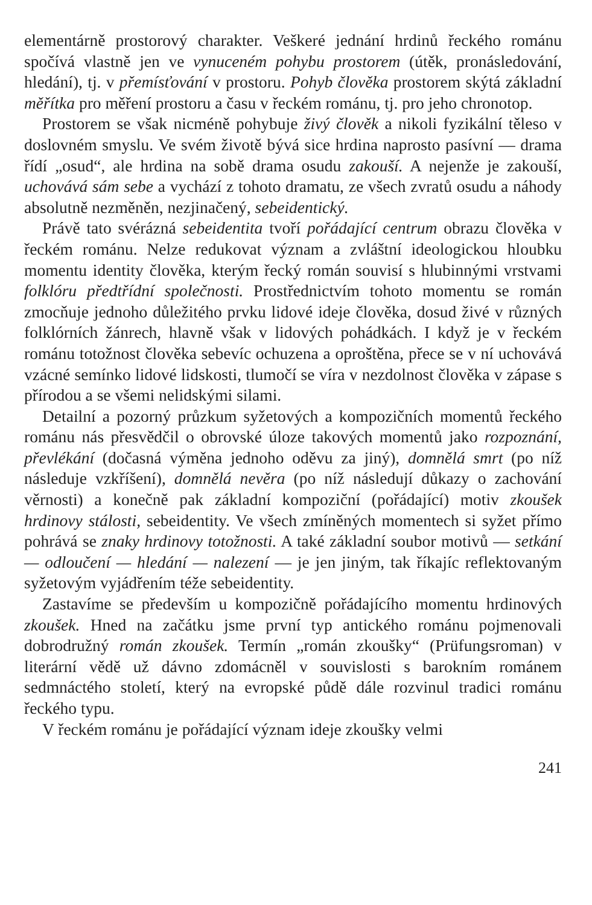elementárně prostorový charakter. Veškeré jednání hrdinů řeckého románu spočívá vlastně jen ve vynuceném pohybu prostorem (útěk, pronásledování, hledání), tj. v přemísťování v prostoru. Pohyb člověka prostorem skýtá základní měřítka pro měření prostoru a času v řeckém románu, tj. pro jeho chronotop.
Prostorem se však nicméně pohybuje živý člověk a nikoli fyzikální těleso v doslovném smyslu. Ve svém životě bývá sice hrdina naprosto pasívní — drama řídí „osud“, ale hrdina na sobě drama osudu zakouší. A nejenže je zakouší, uchovává sám sebe a vychází z tohoto dramatu, ze všech zvratů osudu a náhody absolutně nezměněn, nezjinačený, sebeidentický.
Právě tato svérázná sebeidentita tvoří pořádající centrum obrazu člověka v řeckém románu. Nelze redukovat význam a zvláštní ideologickou hloubku momentu identity člověka, kterým řecký román souvisí s hlubinnými vrstvami folklóru předtřídní společnosti. Prostřednictvím tohoto momentu se román zmocňuje jednoho důležitého prvku lidové ideje člověka, dosud živé v různých folklórních žánrech, hlavně však v lidových pohádkách. I když je v řeckém románu totožnost člověka sebevíc ochuzena a oproštěna, přece se v ní uchovává vzácné semínko lidové lidskosti, tlumočí se víra v nezdolnost člověka v zápase s přírodou a se všemi nelidskými silami.
Detailní a pozorný průzkum syžetových a kompozičních momentů řeckého románu nás přesvědčil o obrovské úloze takových momentů jako rozpoznání, převlékání (dočasná výměna jednoho oděvu za jiný), domnělá smrt (po níž následuje vzkříšení), domnělá nevěra (po níž následují důkazy o zachování věrnosti) a konečně pak základní kompoziční (pořádající) motiv zkoušek hrdinovy stálosti, sebeidentity. Ve všech zmíněných momentech si syžet přímo pohrává se znaky hrdinovy totožnosti. A také základní soubor motivů — setkání — odloučení — hledání — nalezení — je jen jiným, tak říkajíc reflektovaným syžetovým vyjádřením téže sebeidentity.
Zastavíme se především u kompozičně pořádajícího momentu hrdinových zkoušek. Hned na začátku jsme první typ antického románu pojmenovali dobrodružný román zkoušek. Termín „román zkoušky“ (Prüfungsroman) v literární vědě už dávno zdomácněl v souvislosti s barokním románem sedmnáctého století, který na evropské půdě dále rozvinul tradici románu řeckého typu.
V řeckém románu je pořádající význam ideje zkoušky velmi
241